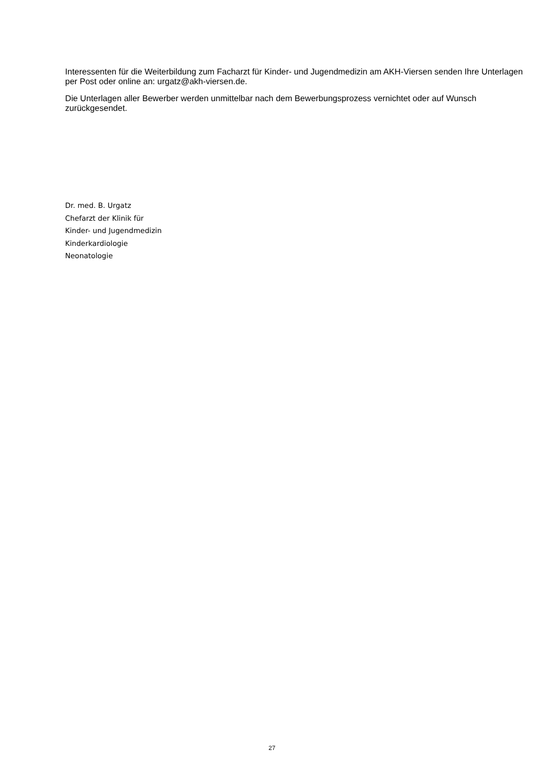Interessenten für die Weiterbildung zum Facharzt für Kinder- und Jugendmedizin am AKH-Viersen senden Ihre Unterlagen per Post oder online an: urgatz@akh-viersen.de.
Die Unterlagen aller Bewerber werden unmittelbar nach dem Bewerbungsprozess vernichtet oder auf Wunsch zurückgesendet.
Dr. med. B. Urgatz
Chefarzt der Klinik für
Kinder- und Jugendmedizin
Kinderkardiologie
Neonatologie
27